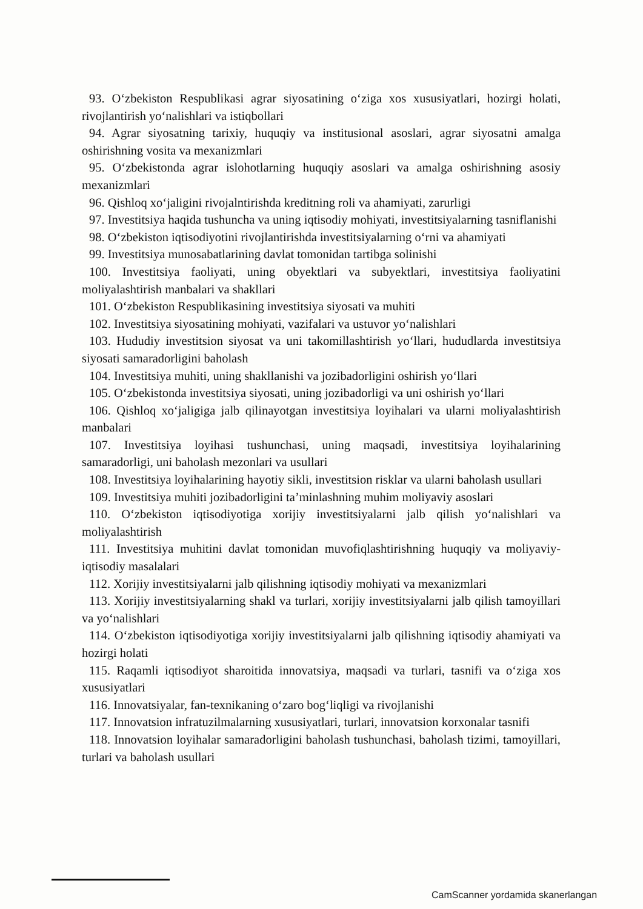93. O‘zbekiston Respublikasi agrar siyosatining o‘ziga xos xususiyatlari, hozirgi holati, rivojlantirish yo‘nalishlari va istiqbollari
94. Agrar siyosatning tarixiy, huquqiy va institusional asoslari, agrar siyosatni amalga oshirishning vosita va mexanizmlari
95. O‘zbekistonda agrar islohotlarning huquqiy asoslari va amalga oshirishning asosiy mexanizmlari
96. Qishloq xo‘jaligini rivojalntirishda kreditning roli va ahamiyati, zarurligi
97. Investitsiya haqida tushuncha va uning iqtisodiy mohiyati, investitsiyalarning tasniflanishi
98. O‘zbekiston iqtisodiyotini rivojlantirishda investitsiyalarning o‘rni va ahamiyati
99. Investitsiya munosabatlarining davlat tomonidan tartibga solinishi
100. Investitsiya faoliyati, uning obyektlari va subyektlari, investitsiya faoliyatini moliyalashtirish manbalari va shakllari
101. O‘zbekiston Respublikasining investitsiya siyosati va muhiti
102. Investitsiya siyosatining mohiyati, vazifalari va ustuvor yo‘nalishlari
103. Hududiy investitsion siyosat va uni takomillashtirish yo‘llari, hududlarda investitsiya siyosati samaradorligini baholash
104. Investitsiya muhiti, uning shakllanishi va jozibadorligini oshirish yo‘llari
105. O‘zbekistonda investitsiya siyosati, uning jozibadorligi va uni oshirish yo‘llari
106. Qishloq xo‘jaligiga jalb qilinayotgan investitsiya loyihalari va ularni moliyalashtirish manbalari
107. Investitsiya loyihasi tushunchasi, uning maqsadi, investitsiya loyihalarining samaradorligi, uni baholash mezonlari va usullari
108. Investitsiya loyihalarining hayotiy sikli, investitsion risklar va ularni baholash usullari
109. Investitsiya muhiti jozibadorligini ta’minlashning muhim moliyaviy asoslari
110. O‘zbekiston iqtisodiyotiga xorijiy investitsiyalarni jalb qilish yo‘nalishlari va moliyalashtirish
111. Investitsiya muhitini davlat tomonidan muvofiqlashtirishning huquqiy va moliyaviy-iqtisodiy masalalari
112. Xorijiy investitsiyalarni jalb qilishning iqtisodiy mohiyati va mexanizmlari
113. Xorijiy investitsiyalarning shakl va turlari, xorijiy investitsiyalarni jalb qilish tamoyillari va yo‘nalishlari
114. O‘zbekiston iqtisodiyotiga xorijiy investitsiyalarni jalb qilishning iqtisodiy ahamiyati va hozirgi holati
115. Raqamli iqtisodiyot sharoitida innovatsiya, maqsadi va turlari, tasnifi va o‘ziga xos xususiyatlari
116. Innovatsiyalar, fan-texnikaning o‘zaro bog‘liqligi va rivojlanishi
117. Innovatsion infratuzilmalarning xususiyatlari, turlari, innovatsion korxonalar tasnifi
118. Innovatsion loyihalar samaradorligini baholash tushunchasi, baholash tizimi, tamoyillari, turlari va baholash usullari
CamScanner yordamida skanerlangan